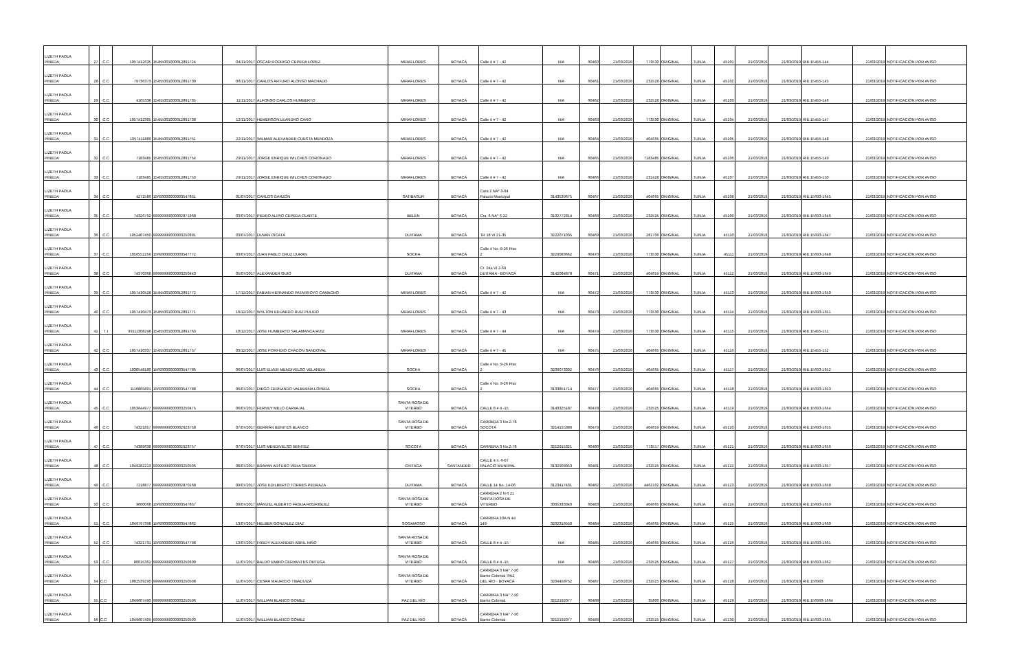| LIZETH PAOLA PINEDA | 27 | C.C | 1057412635 | 15455001000012891724 | 04/11/2017 | OSCAR RODRIGO CEPEDA LOPEZ | MIRAFLORES | BOYACÁ | Calle 4 # 7 - 42 | N/A | 60460 | 21/03/2019 | 773530 | ORIGINAL | TUNJA | 45101 | 21/03/2019 | 21/03/2019 | RIE:15455-144 | 21/03/2019 | NOTIFICACIÓN POR AVISO |
| LIZETH PAOLA PINEDA | 28 | C.C | 79736373 | 15455001000012891730 | 06/11/2017 | CARLOS ARTURO ALONSO MACHADO | MIRAFLORES | BOYACÁ | Calle 4 # 7 - 42 | N/A | 60461 | 21/03/2019 | 232528 | ORIGINAL | TUNJA | 45102 | 21/03/2019 | 21/03/2019 | RIE:15455-145 | 21/03/2019 | NOTIFICACIÓN POR AVISO |
| LIZETH PAOLA PINEDA | 29 | C.C | 4165338 | 15455001000012891735 | 11/11/2017 | ALFONSO CARLOS HUMBERTO | MIRAFLORES | BOYACÁ | Calle 4 # 7 - 42 | N/A | 60462 | 21/03/2019 | 232528 | ORIGINAL | TUNJA | 45103 | 21/03/2019 | 21/03/2019 | RIE:15455-146 | 21/03/2019 | NOTIFICACIÓN POR AVISO |
| LIZETH PAOLA PINEDA | 30 | C.C | 1057412305 | 15455001000012891738 | 12/11/2017 | HEMERSON LEANDRO CARO | MIRAFLORES | BOYACÁ | Calle 4 # 7 - 42 | N/A | 60463 | 21/03/2019 | 773530 | ORIGINAL | TUNJA | 45104 | 21/03/2019 | 21/03/2019 | RIE:15455-147 | 21/03/2019 | NOTIFICACIÓN POR AVISO |
| LIZETH PAOLA PINEDA | 31 | C.C | 1057411886 | 15455001000012891751 | 22/11/2017 | WILMAR ALEXANDER CUESTA MENDOZA | MIRAFLORES | BOYACÁ | Calle 4 # 7 - 42 | N/A | 60464 | 21/03/2019 | 404665 | ORIGINAL | TUNJA | 45105 | 21/03/2019 | 21/03/2019 | RIE:15455-148 | 21/03/2019 | NOTIFICACIÓN POR AVISO |
| LIZETH PAOLA PINEDA | 32 | C.C | 7183485 | 15455001000012891754 | 29/11/2017 | JORGE ENRIQUE WILCHES CORONADO | MIRAFLORES | BOYACÁ | Calle 4 # 7 - 42 | N/A | 60465 | 21/03/2019 | 7183485 | ORIGINAL | TUNJA | 45106 | 21/03/2019 | 21/03/2019 | RIE:15455-149 | 21/03/2019 | NOTIFICACIÓN POR AVISO |
| LIZETH PAOLA PINEDA | 33 | C.C | 7183485 | 15455001000012891753 | 29/11/2017 | JORGE ENRIQUE WILCHES CORONADO | MIRAFLORES | BOYACÁ | Calle 4 # 7 - 42 | N/A | 60466 | 21/03/2019 | 232428 | ORIGINAL | TUNJA | 45107 | 21/03/2019 | 21/03/2019 | RIE:15455-150 | 21/03/2019 | NOTIFICACIÓN POR AVISO |
| LIZETH PAOLA PINEDA | 34 | C.C | 4271586 | 15693000000003547851 | 01/07/2017 | CARLOS GARZÓN | SATIBASUR | BOYACÁ | Cara 2 NA° 3-04 Palacio Municipal | 3143539675 | 60467 | 21/03/2019 | 404665 | ORIGINAL | TUNJA | 45108 | 21/03/2019 | 21/03/2019 | RIE:15693-1645 | 21/03/2019 | NOTIFICACIÓN POR AVISO |
| LIZETH PAOLA PINEDA | 35 | C.C | 74326792 | 99999999000002871968 | 03/07/2017 | PEDRO ALIPIO CEPEDA OLARTE | BELÉN | BOYACÁ | Cra. 6 NA° 6-22 | 3102772814 | 60468 | 21/03/2019 | 232525 | ORIGINAL | TUNJA | 45109 | 21/03/2019 | 21/03/2019 | RIE:15693-1646 | 21/03/2019 | NOTIFICACIÓN POR AVISO |
| LIZETH PAOLA PINEDA | 36 | C.C | 1052407450 | 99999999000003250391 | 03/07/2017 | DUVAN OICATÁ | DUITAMA | BOYACÁ | TR 18 VI 21-35 | 3222071035 | 60469 | 21/03/2019 | 281706 | ORIGINAL | TUNJA | 45110 | 21/03/2019 | 21/03/2019 | RIE:15693-1647 | 21/03/2019 | NOTIFICACIÓN POR AVISO |
| LIZETH PAOLA PINEDA | 37 | C.C | 1056552259 | 15693000000003547772 | 03/07/2017 | JUAN PABLO CRUZ DURAN | SOCHA | BOYACÁ | Calle 4 No. 9-26 Piso 2 | 3229083662 | 60470 | 21/03/2019 | 773530 | ORIGINAL | TUNJA | 45111 | 21/03/2019 | 21/03/2019 | RIE:15693-1648 | 21/03/2019 | NOTIFICACIÓN POR AVISO |
| LIZETH PAOLA PINEDA | 38 | C.C | 74370368 | 99999999000003250443 | 05/07/2017 | ALEXANDER GUIO | DUITAMA | BOYACÁ | Cr. 24a VI 2-69 DUITAMA - BOYACÁ | 3142084878 | 60471 | 21/03/2019 | 404659 | ORIGINAL | TUNJA | 45112 | 21/03/2019 | 21/03/2019 | RIE:15693-1649 | 21/03/2019 | NOTIFICACIÓN POR AVISO |
| LIZETH PAOLA PINEDA | 39 | C.C | 1057410528 | 15455001000012891772 | 17/12/2017 | FABIAN HERNANDO PATARROYO CAMACHO | MIRAFLORES | BOYACÁ | Calle 4 # 7 - 42 | N/A | 60472 | 21/03/2019 | 773530 | ORIGINAL | TUNJA | 45113 | 21/03/2019 | 21/03/2019 | RIE:15693-1650 | 21/03/2019 | NOTIFICACIÓN POR AVISO |
| LIZETH PAOLA PINEDA | 40 | C.C | 1057410473 | 15455001000012891771 | 16/12/2017 | WYLTON EDUARDO RUIZ PULIDO | MIRAFLORES | BOYACÁ | Calle 4 # 7 - 43 | N/A | 60473 | 21/03/2019 | 773530 | ORIGINAL | TUNJA | 45114 | 21/03/2019 | 21/03/2019 | RIE:15693-1651 | 21/03/2019 | NOTIFICACIÓN POR AVISO |
| LIZETH PAOLA PINEDA | 41 | T.I | 99111308248 | 15455001000012891763 | 10/12/2017 | JOSE HUMBERTO SALAMANCA RUIZ | MIRAFLORES | BOYACÁ | Calle 4 # 7 - 44 | N/A | 60474 | 21/03/2019 | 773530 | ORIGINAL | TUNJA | 45115 | 21/03/2019 | 21/03/2019 | RIE:15455-151 | 21/03/2019 | NOTIFICACIÓN POR AVISO |
| LIZETH PAOLA PINEDA | 42 | C.C | 1057410337 | 15455001000012891757 | 03/12/2017 | JOSE PORFIDIO CHACÓN SANDOVAL | MIRAFLORES | BOYACÁ | Calle 4 # 7 - 45 | N/A | 60475 | 21/03/2019 | 404665 | ORIGINAL | TUNJA | 45116 | 21/03/2019 | 21/03/2019 | RIE:15455-152 | 21/03/2019 | NOTIFICACIÓN POR AVISO |
| LIZETH PAOLA PINEDA | 43 | C.C | 1030548180 | 15693000000003547786 | 06/07/2017 | LUIS ELVER MENDIVELSO VELANDIA | SOCHA | BOYACÁ | Calle 4 No. 9-26 Piso 2 | 3209073302 | 60476 | 21/03/2019 | 404665 | ORIGINAL | TUNJA | 45117 | 21/03/2019 | 21/03/2019 | RIE:15693-1652 | 21/03/2019 | NOTIFICACIÓN POR AVISO |
| LIZETH PAOLA PINEDA | 44 | C.C | 1116865801 | 15693000000003547788 | 06/07/2017 | DIEGO FERNANDO VALBUENA LOPERA | SOCHA | BOYACÁ | Calle 4 No. 9-26 Piso 2 | 3133851714 | 60477 | 21/03/2019 | 404665 | ORIGINAL | TUNJA | 45118 | 21/03/2019 | 21/03/2019 | RIE:15693-1653 | 21/03/2019 | NOTIFICACIÓN POR AVISO |
| LIZETH PAOLA PINEDA | 45 | C.C | 1053644977 | 99999999000003250475 | 06/07/2017 | FERNEY MELO CARVAJAL | SANTA ROSA DE VITERBO | BOYACÁ | CALLE 8 # 4 -15 | 3143325187 | 60478 | 21/03/2019 | 232525 | ORIGINAL | TUNJA | 45119 | 21/03/2019 | 21/03/2019 | RIE:15693-1654 | 21/03/2019 | NOTIFICACIÓN POR AVISO |
| LIZETH PAOLA PINEDA | 46 | C.C | 74321857 | 99999999000002923758 | 07/07/2017 | GERMÁN BENITES BLANCO | SANTA ROSA DE VITERBO | BOYACÁ | CARRERA 3 No.2-78 SOCOTÁ | 3214155389 | 60479 | 21/03/2019 | 404659 | ORIGINAL | TUNJA | 45120 | 21/03/2019 | 21/03/2019 | RIE:15693-1655 | 21/03/2019 | NOTIFICACIÓN POR AVISO |
| LIZETH PAOLA PINEDA | 47 | C.C | 74389638 | 99999999000002923757 | 07/07/2017 | LUIS MENDIVELSO BENITEZ | SOCOTÁ | BOYACÁ | CARRERA 3 No.2-78 | 3212915321 | 60480 | 21/03/2019 | 773517 | ORIGINAL | TUNJA | 45121 | 21/03/2019 | 21/03/2019 | RIE:15693-1656 | 21/03/2019 | NOTIFICACIÓN POR AVISO |
| LIZETH PAOLA PINEDA | 48 | C.C | 1049282213 | 99999999000003250506 | 08/07/2017 | BRAYAN ARTURO VERA SIERRA | CHITAGÁ | SANTANDER | CALLE 4 n. 6-07 PALACIO MUNIIPAL | 3132909053 | 60481 | 21/03/2019 | 232525 | ORIGINAL | TUNJA | 45122 | 21/03/2019 | 21/03/2019 | RIE:15693-1657 | 21/03/2019 | NOTIFICACIÓN POR AVISO |
| LIZETH PAOLA PINEDA | 49 | C.C | 7218877 | 99999999000002870168 | 09/07/2017 | JOSE EDILBERTO TORRES PEDRAZA | DUITAMA | BOYACÁ | CALLE 14 No. 14-06 | 3123417431 | 60482 | 21/03/2019 | 4462102 | ORIGINAL | TUNJA | 45123 | 21/03/2019 | 21/03/2019 | RIE:15693-1658 | 21/03/2019 | NOTIFICACIÓN POR AVISO |
| LIZETH PAOLA PINEDA | 50 | C.C | 9600068 | 15693000000003547857 | 09/07/2017 | MANUEL ALBERTO FAGUA RODRIGUEZ | SANTA ROSA DE VITERBO | BOYACÁ | CARRERA 2 N 6 21 SANTA ROSA DE VITERBO | 3005333340 | 60483 | 21/03/2019 | 404665 | ORIGINAL | TUNJA | 45124 | 21/03/2019 | 21/03/2019 | RIE:15693-1659 | 21/03/2019 | NOTIFICACIÓN POR AVISO |
| LIZETH PAOLA PINEDA | 51 | C.C | 1049797398 | 15693000000003547862 | 13/07/2017 | HELBER GONZALEZ DIAZ | SOGAMOSO | BOYACÁ | CARRERA 10A N 44 149 | 3202319550 | 60484 | 21/03/2019 | 404665 | ORIGINAL | TUNJA | 45125 | 21/03/2019 | 21/03/2019 | RIE:15693-1660 | 21/03/2019 | NOTIFICACIÓN POR AVISO |
| LIZETH PAOLA PINEDA | 52 | C.C | 74321731 | 15693000000003547798 | 13/07/2017 | FREDY ALEXANDER ABRIL NIÑO | SANTA ROSA DE VITERBO | BOYACÁ | CALLE 8 # 4 -15 | N/A | 60485 | 21/03/2019 | 404665 | ORIGINAL | TUNJA | 45126 | 21/03/2019 | 21/03/2019 | RIE:15693-1661 | 21/03/2019 | NOTIFICACIÓN POR AVISO |
| LIZETH PAOLA PINEDA | 53 | C.C | 80015361 | 99999999000003250600 | 11/07/2017 | BALDO EMIRO CERVANTES ORTEGA | SANTA ROSA DE VITERBO | BOYACÁ | CALLE 8 # 4 -15 | N/A | 60486 | 21/03/2019 | 232525 | ORIGINAL | TUNJA | 45127 | 21/03/2019 | 21/03/2019 | RIE:15693-1662 | 21/03/2019 | NOTIFICACIÓN POR AVISO |
| LIZETH PAOLA PINEDA | 54 | C.C | 1002539290 | 99999999000003250598 | 11/07/2017 | CESAR MAURICIO TIBADUIZA | SANTA ROSA DE VITERBO | BOYACÁ | CARRERA 3 NA° 7-50 Barrio Colonial. PAZ DEL RÍO - BOYACÁ | 3204458752 | 60487 | 21/03/2019 | 232525 | ORIGINAL | TUNJA | 45128 | 21/03/2019 | 21/03/2019 | RIE:156993 | 21/03/2019 | NOTIFICACIÓN POR AVISO |
| LIZETH PAOLA PINEDA | 55 | C.C | 1049607490 | 99999999000003250596 | 11/07/2017 | WILLIAM BLANCO GOMEZ | PAZ DEL RÍO | BOYACÁ | CARRERA 3 NA° 7-50 Barrio Colonial. | 3212192077 | 60488 | 21/03/2019 | 35800 | ORIGINAL | TUNJA | 45129 | 21/03/2019 | 21/03/2019 | RIE:156993-1664 | 21/03/2019 | NOTIFICACIÓN POR AVISO |
| LIZETH PAOLA PINEDA | 56 | C.C | 1049607409 | 99999999000003250593 | 11/07/2017 | WILLIAM BLANCO GOMEZ | PAZ DEL RÍO | BOYACÁ | CARRERA 3 NA° 7-50 Barrio Colonial. | 3212192077 | 60489 | 21/03/2019 | 232525 | ORIGINAL | TUNJA | 45130 | 21/03/2019 | 21/03/2019 | RIE:15693-1665 | 21/03/2019 | NOTIFICACIÓN POR AVISO |